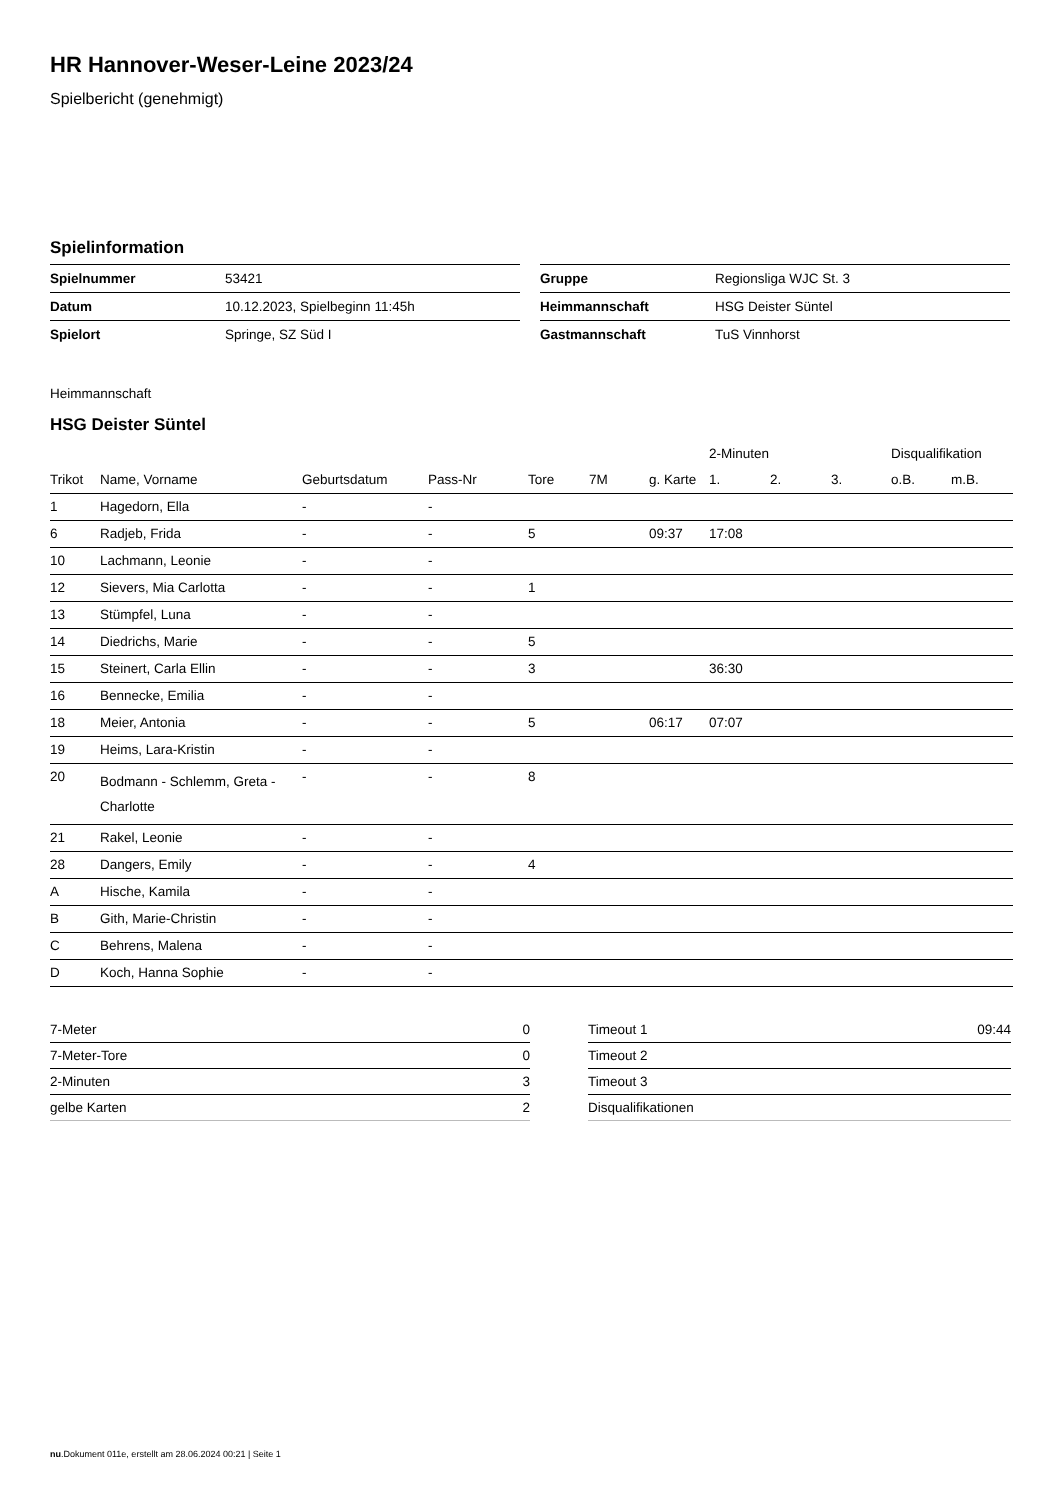HR Hannover-Weser-Leine 2023/24
Spielbericht (genehmigt)
Spielinformation
| Spielnummer | 53421 |
| Datum | 10.12.2023, Spielbeginn 11:45h |
| Spielort | Springe, SZ Süd I |
| Gruppe | Regionsliga WJC St. 3 |
| Heimmannschaft | HSG Deister Süntel |
| Gastmannschaft | TuS Vinnhorst |
Heimmannschaft
HSG Deister Süntel
| | | | | | | | 2-Minuten | | | Disqualifikation | |
| --- | --- | --- | --- | --- | --- | --- | --- | --- | --- | --- | --- |
| Trikot | Name, Vorname | Geburtsdatum | Pass-Nr | Tore | 7M | g. Karte | 1. | 2. | 3. | o.B. | m.B. |
| 1 | Hagedorn, Ella | - | - | | | | | | | | |
| 6 | Radjeb, Frida | - | - | 5 | | 09:37 | 17:08 | | | | |
| 10 | Lachmann, Leonie | - | - | | | | | | | | |
| 12 | Sievers, Mia Carlotta | - | - | 1 | | | | | | | |
| 13 | Stümpfel, Luna | - | - | | | | | | | | |
| 14 | Diedrichs, Marie | - | - | 5 | | | | | | | |
| 15 | Steinert, Carla Ellin | - | - | 3 | | | 36:30 | | | | |
| 16 | Bennecke, Emilia | - | - | | | | | | | | |
| 18 | Meier, Antonia | - | - | 5 | | 06:17 | 07:07 | | | | |
| 19 | Heims, Lara-Kristin | - | - | | | | | | | | |
| 20 | Bodmann - Schlemm, Greta - Charlotte | - | - | 8 | | | | | | | |
| 21 | Rakel, Leonie | - | - | | | | | | | | |
| 28 | Dangers, Emily | - | - | 4 | | | | | | | |
| A | Hische, Kamila | - | - | | | | | | | | |
| B | Gith, Marie-Christin | - | - | | | | | | | | |
| C | Behrens, Malena | - | - | | | | | | | | |
| D | Koch, Hanna Sophie | - | - | | | | | | | | |
| 7-Meter | 0 |
| 7-Meter-Tore | 0 |
| 2-Minuten | 3 |
| gelbe Karten | 2 |
| Timeout 1 | 09:44 |
| Timeout 2 | |
| Timeout 3 | |
| Disqualifikationen | |
nu.Dokument 011e, erstellt am 28.06.2024 00:21 | Seite 1